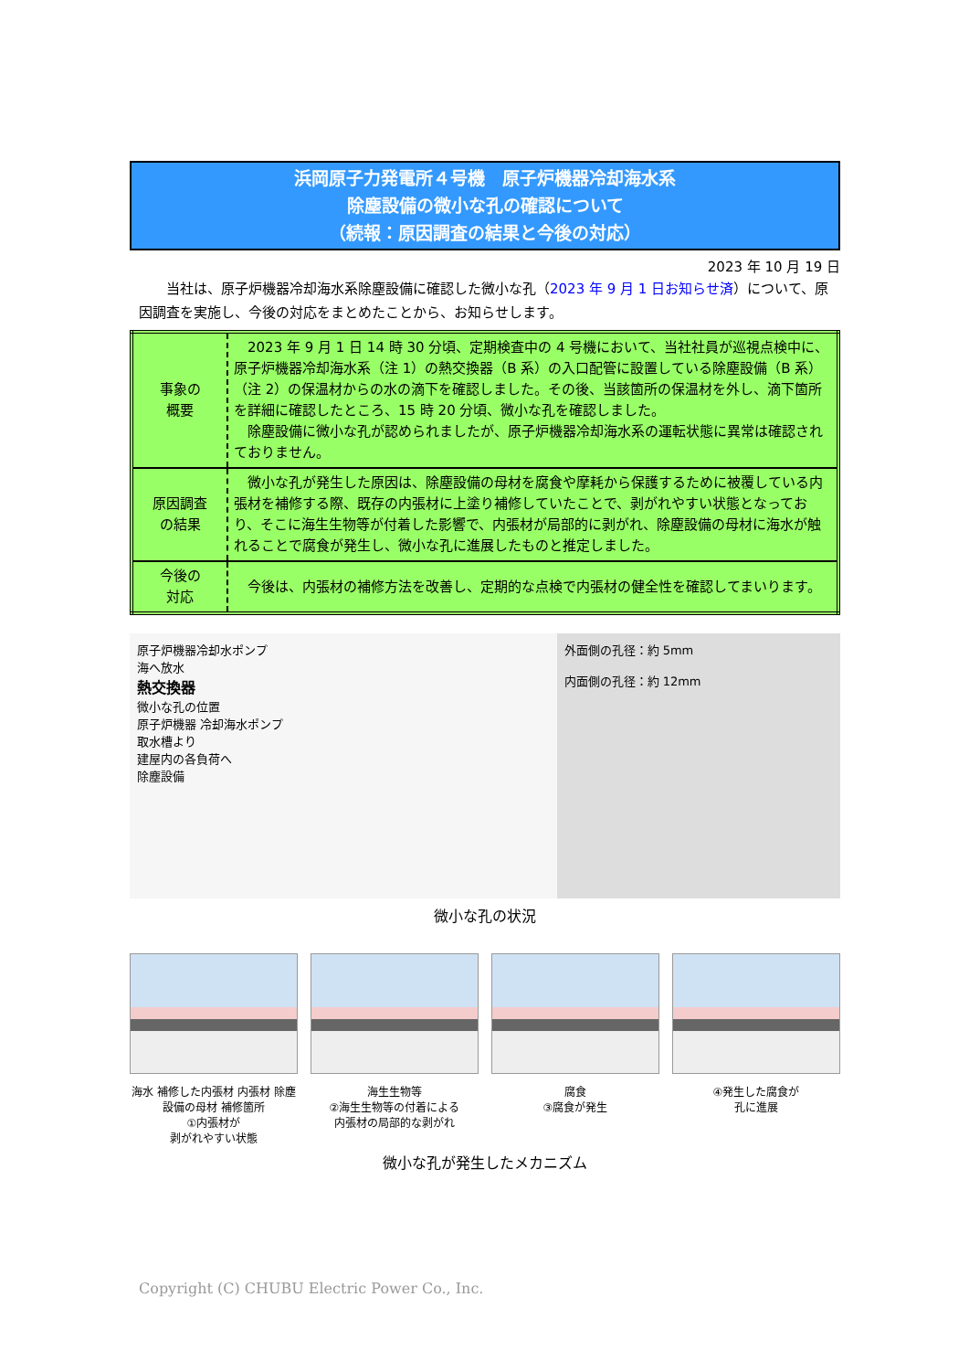浜岡原子力発電所４号機　原子炉機器冷却海水系
除塵設備の微小な孔の確認について
（続報：原因調査の結果と今後の対応）
2023 年 10 月 19 日
当社は、原子炉機器冷却海水系除塵設備に確認した微小な孔（2023 年 9 月 1 日お知らせ済）について、原因調査を実施し、今後の対応をまとめたことから、お知らせします。
| 事象の 概要 | 2023 年 9 月 1 日 14 時 30 分頃、定期検査中の 4 号機において、当社社員が巡視点検中に、原子炉機器冷却海水系（注 1）の熱交換器（B 系）の入口配管に設置している除塵設備（B 系）（注 2）の保温材からの水の滴下を確認しました。その後、当該箇所の保温材を外し、滴下箇所を詳細に確認したところ、15 時 20 分頃、微小な孔を確認しました。 除塵設備に微小な孔が認められましたが、原子炉機器冷却海水系の運転状態に異常は確認されておりません。 |
| 原因調査 の結果 | 微小な孔が発生した原因は、除塵設備の母材を腐食や摩耗から保護するために被覆している内張材を補修する際、既存の内張材に上塗り補修していたことで、剥がれやすい状態となっており、そこに海生生物等が付着した影響で、内張材が局部的に剥がれ、除塵設備の母材に海水が触れることで腐食が発生し、微小な孔に進展したものと推定しました。 |
| 今後の 対応 | 今後は、内張材の補修方法を改善し、定期的な点検で内張材の健全性を確認してまいります。 |
原子炉機器冷却水ポンプ
海へ放水
熱交換器
微小な孔の位置
原子炉機器 冷却海水ポンプ
取水槽より
建屋内の各負荷へ
除塵設備
外面側の孔径：約 5mm
内面側の孔径：約 12mm
微小な孔の状況
海水 補修した内張材 内張材 除塵設備の母材 補修箇所
①内張材が
剥がれやすい状態
海生生物等
②海生生物等の付着による
内張材の局部的な剥がれ
腐食
③腐食が発生
④発生した腐食が
孔に進展
微小な孔が発生したメカニズム
Copyright (C) CHUBU Electric Power Co., Inc.